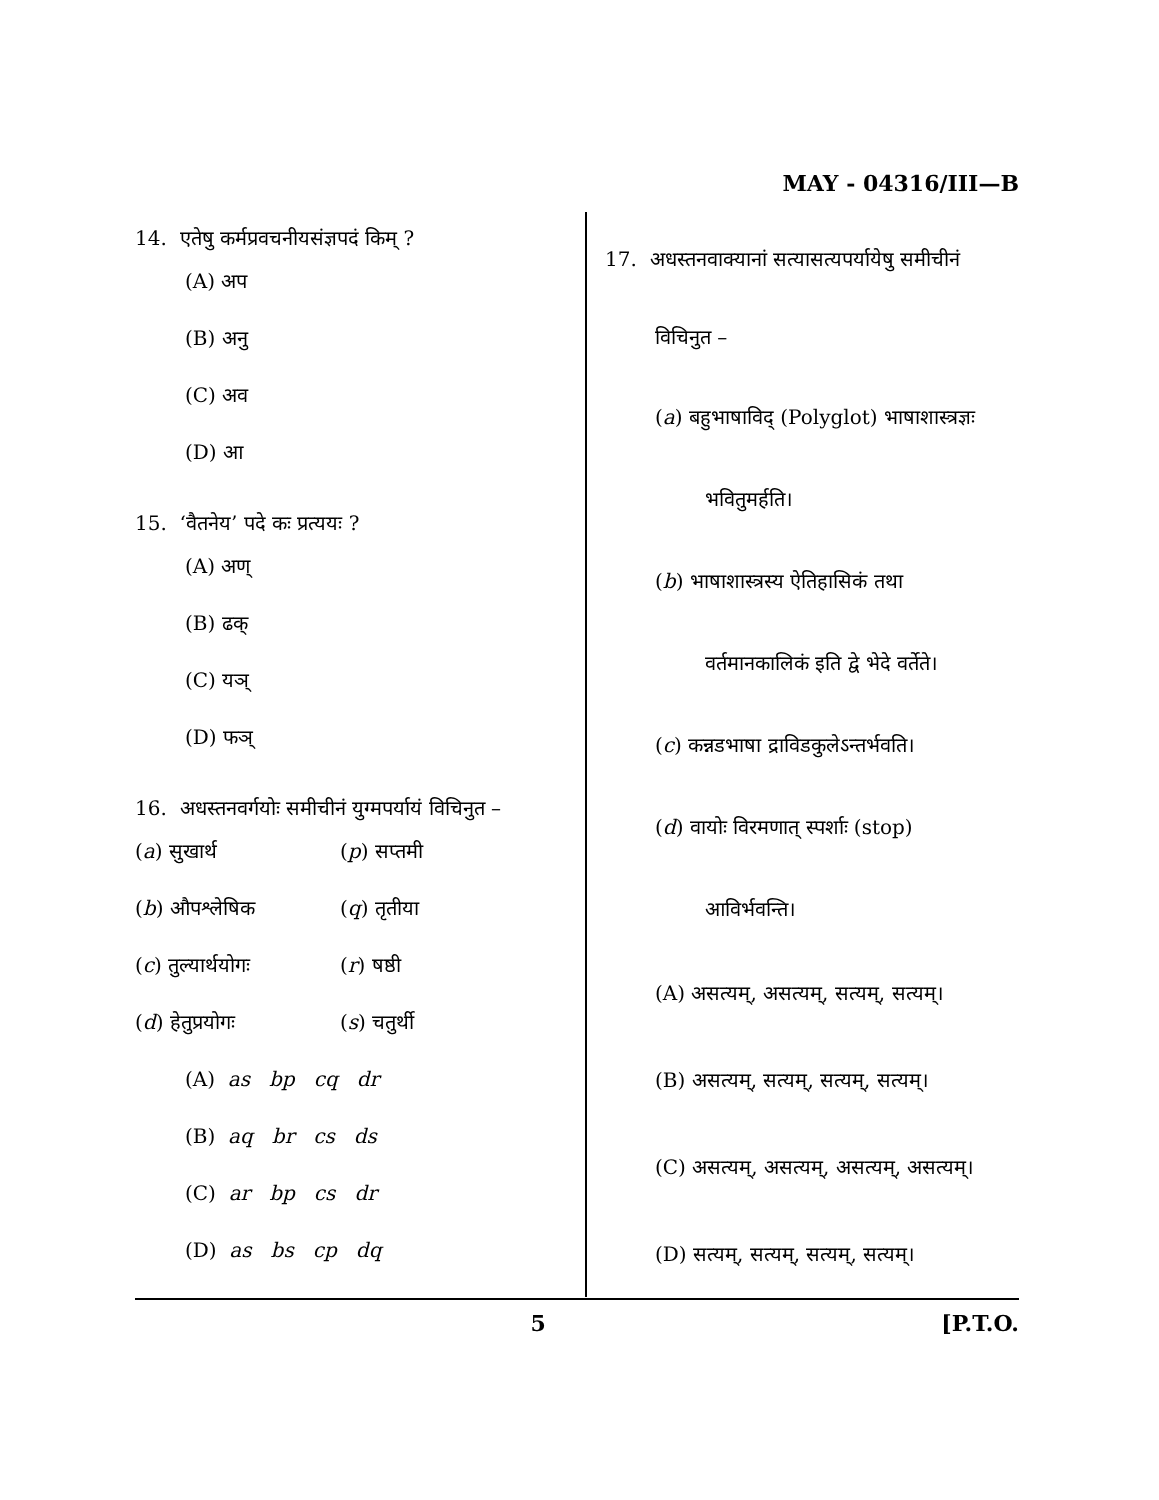MAY - 04316/III—B
14. एतेषु कर्मप्रवचनीयसंज्ञपदं किम् ?
(A) अप
(B) अनु
(C) अव
(D) आ
15. ‘वैतनेय’ पदे कः प्रत्ययः ?
(A) अण्
(B) ढक्
(C) यञ्
(D) फञ्
16. अधस्तनवर्गयोः समीचीनं युग्मपर्यायं विचिनुत –
(a) सुखार्थ (p) सप्तमी
(b) औपश्लेषिक (q) तृतीया
(c) तुल्यार्थयोगः (r) षष्ठी
(d) हेतुप्रयोगः (s) चतुर्थी
(A) as bp cq dr
(B) aq br cs ds
(C) ar bp cs dr
(D) as bs cp dq
17. अधस्तनवाक्यानां सत्यासत्यपर्यायेषु समीचीनं
विचिनुत –
(a) बहुभाषाविद् (Polyglot) भाषाशास्त्रज्ञः
भवितुमर्हति।
(b) भाषाशास्त्रस्य ऐतिहासिकं तथा
वर्तमानकालिकं इति द्वे भेदे वर्तेते।
(c) कन्नडभाषा द्राविडकुलेऽन्तर्भवति।
(d) वायोः विरमणात् स्पर्शाः (stop)
आविर्भवन्ति।
(A) असत्यम्, असत्यम्, सत्यम्, सत्यम्।
(B) असत्यम्, सत्यम्, सत्यम्, सत्यम्।
(C) असत्यम्, असत्यम्, असत्यम्, असत्यम्।
(D) सत्यम्, सत्यम्, सत्यम्, सत्यम्।
5 [P.T.O.